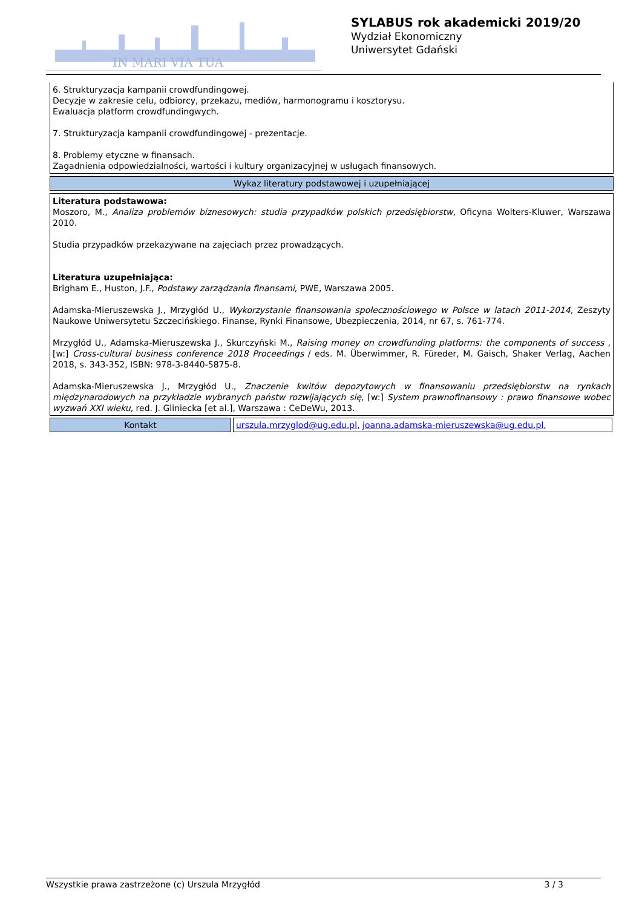IN MARI VIA TUA
SYLABUS rok akademicki 2019/20
Wydział Ekonomiczny
Uniwersytet Gdański
6. Strukturyzacja kampanii crowdfundingowej.
Decyzje w zakresie celu, odbiorcy, przekazu, mediów, harmonogramu i kosztorysu.
Ewaluacja platform crowdfundingwych.
7. Strukturyzacja kampanii crowdfundingowej - prezentacje.
8. Problemy etyczne w finansach.
Zagadnienia odpowiedzialności, wartości i kultury organizacyjnej w usługach finansowych.
Wykaz literatury podstawowej i uzupełniającej
Literatura podstawowa:
Moszoro, M., Analiza problemów biznesowych: studia przypadków polskich przedsiębiorstw, Oficyna Wolters-Kluwer, Warszawa 2010.
Studia przypadków przekazywane na zajęciach przez prowadzących.
Literatura uzupełniająca:
Brigham E., Huston, J.F., Podstawy zarządzania finansami, PWE, Warszawa 2005.
Adamska-Mieruszewska J., Mrzygłód U., Wykorzystanie finansowania społecznościowego w Polsce w latach 2011-2014, Zeszyty Naukowe Uniwersytetu Szczecińskiego. Finanse, Rynki Finansowe, Ubezpieczenia, 2014, nr 67, s. 761-774.
Mrzygłód U., Adamska-Mieruszewska J., Skurczyński M., Raising money on crowdfunding platforms: the components of success , [w:] Cross-cultural business conference 2018 Proceedings / eds. M. Überwimmer, R. Füreder, M. Gaisch, Shaker Verlag, Aachen 2018, s. 343-352, ISBN: 978-3-8440-5875-8.
Adamska-Mieruszewska J., Mrzygłód U., Znaczenie kwitów depozytowych w finansowaniu przedsiębiorstw na rynkach międzynarodowych na przykładzie wybranych państw rozwijających się, [w:] System prawnofinansowy : prawo finansowe wobec wyzwań XXI wieku, red. J. Gliniecka [et al.], Warszawa : CeDeWu, 2013.
| Kontakt | urszula.mrzyglod@ug.edu.pl , joanna.adamska-mieruszewska@ug.edu.pl , |
Wszystkie prawa zastrzeżone (c) Urszula Mrzygłód 3 / 3